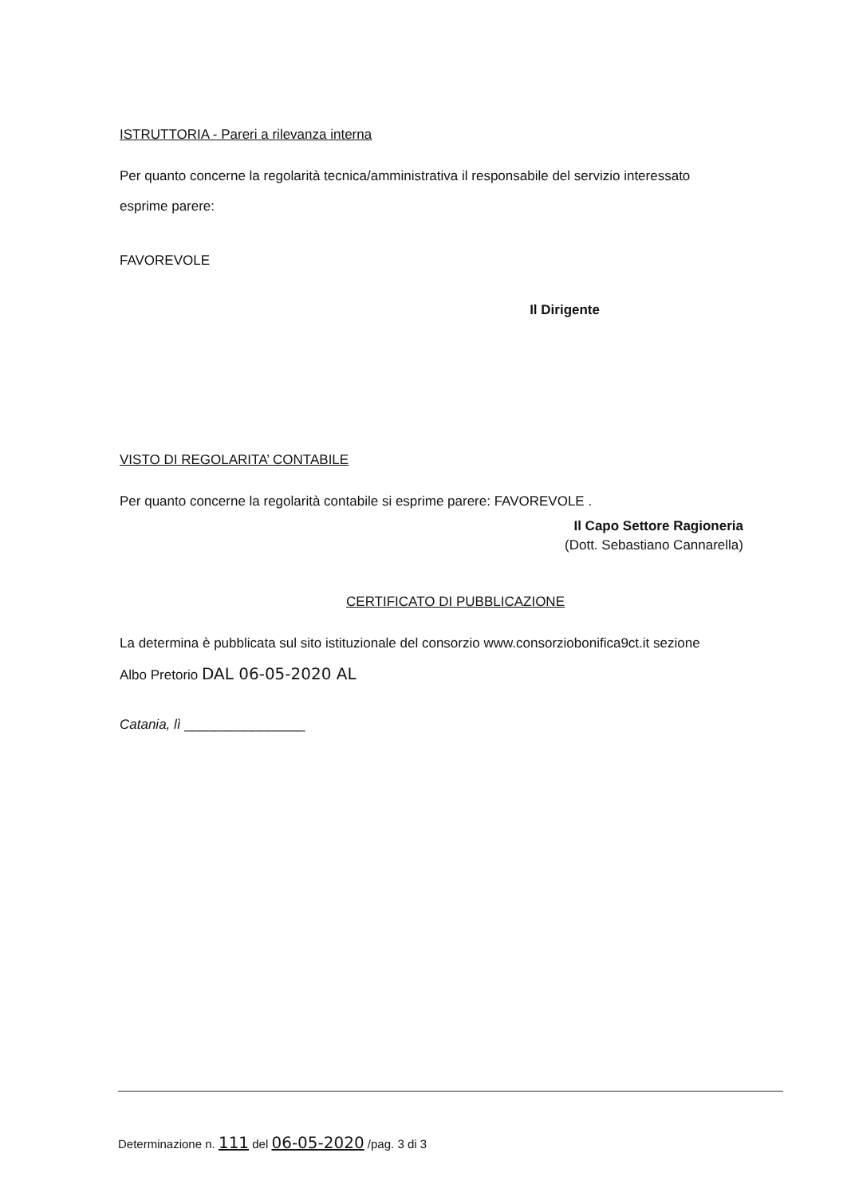ISTRUTTORIA - Pareri a rilevanza interna
Per quanto concerne la regolarità tecnica/amministrativa il responsabile del servizio interessato
esprime parere:
FAVOREVOLE
Il Dirigente
VISTO DI REGOLARITA’ CONTABILE
Per quanto concerne la regolarità contabile si esprime parere: FAVOREVOLE .
Il Capo Settore Ragioneria
(Dott. Sebastiano Cannarella)
CERTIFICATO DI PUBBLICAZIONE
La determina è pubblicata sul sito istituzionale del consorzio www.consorziobonifica9ct.it sezione
Albo Pretorio DAL 06-05-2020 AL
Catania, lì ________________
Determinazione n. 111 del 06-05-2020 /pag. 3 di 3